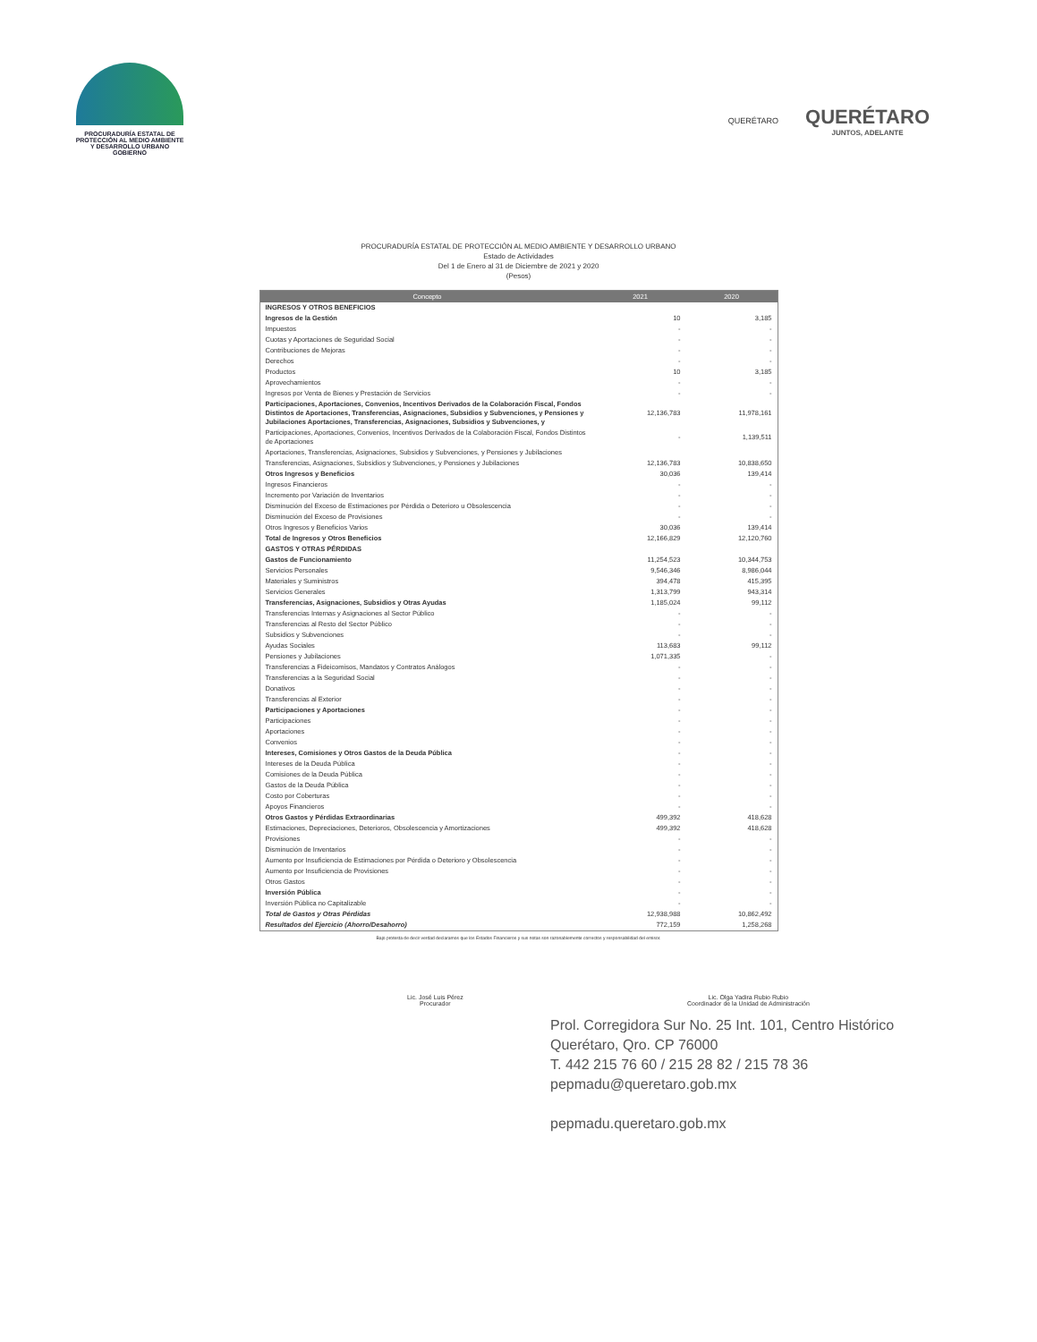PROCURADURÍA ESTATAL DE
PROTECCIÓN AL MEDIO AMBIENTE
Y DESARROLLO URBANO
GOBIERNO
QUERÉTARO
QUERÉTARO
JUNTOS, ADELANTE
PROCURADURÍA ESTATAL DE PROTECCIÓN AL MEDIO AMBIENTE Y DESARROLLO URBANO
Estado de Actividades
Del 1 de Enero al 31 de Diciembre de 2021 y 2020
(Pesos)
| Concepto | 2021 | 2020 |
| --- | --- | --- |
| INGRESOS Y OTROS BENEFICIOS | | |
| Ingresos de la Gestión | 10 | 3,185 |
| Impuestos | - | - |
| Cuotas y Aportaciones de Seguridad Social | - | - |
| Contribuciones de Mejoras | - | - |
| Derechos | - | - |
| Productos | 10 | 3,185 |
| Aprovechamientos | - | - |
| Ingresos por Venta de Bienes y Prestación de Servicios | - | - |
| Participaciones, Aportaciones, Convenios, Incentivos Derivados de la Colaboración Fiscal, Fondos Distintos de Aportaciones, Transferencias, Asignaciones, Subsidios y Subvenciones, y Pensiones y Jubilaciones Aportaciones, Transferencias, Asignaciones, Subsidios y Subvenciones, y | 12,136,783 | 11,978,161 |
| Participaciones, Aportaciones, Convenios, Incentivos Derivados de la Colaboración Fiscal, Fondos Distintos de Aportaciones | - | 1,139,511 |
| Aportaciones, Transferencias, Asignaciones, Subsidios y Subvenciones, y Pensiones y Jubilaciones | | |
| Transferencias, Asignaciones, Subsidios y Subvenciones, y Pensiones y Jubilaciones | 12,136,783 | 10,838,650 |
| Otros Ingresos y Beneficios | 30,036 | 139,414 |
| Ingresos Financieros | - | - |
| Incremento por Variación de Inventarios | - | - |
| Disminución del Exceso de Estimaciones por Pérdida o Deterioro u Obsolescencia | - | - |
| Disminución del Exceso de Provisiones | - | - |
| Otros Ingresos y Beneficios Varios | 30,036 | 139,414 |
| Total de Ingresos y Otros Beneficios | 12,166,829 | 12,120,760 |
| GASTOS Y OTRAS PÉRDIDAS | | |
| Gastos de Funcionamiento | 11,254,523 | 10,344,753 |
| Servicios Personales | 9,546,346 | 8,986,044 |
| Materiales y Suministros | 394,478 | 415,395 |
| Servicios Generales | 1,313,799 | 943,314 |
| Transferencias, Asignaciones, Subsidios y Otras Ayudas | 1,185,024 | 99,112 |
| Transferencias Internas y Asignaciones al Sector Público | - | - |
| Transferencias al Resto del Sector Público | - | - |
| Subsidios y Subvenciones | - | - |
| Ayudas Sociales | 113,683 | 99,112 |
| Pensiones y Jubilaciones | 1,071,335 | - |
| Transferencias a Fideicomisos, Mandatos y Contratos Análogos | - | - |
| Transferencias a la Seguridad Social | - | - |
| Donativos | - | - |
| Transferencias al Exterior | - | - |
| Participaciones y Aportaciones | - | - |
| Participaciones | - | - |
| Aportaciones | - | - |
| Convenios | - | - |
| Intereses, Comisiones y Otros Gastos de la Deuda Pública | - | - |
| Intereses de la Deuda Pública | - | - |
| Comisiones de la Deuda Pública | - | - |
| Gastos de la Deuda Pública | - | - |
| Costo por Coberturas | - | - |
| Apoyos Financieros | - | - |
| Otros Gastos y Pérdidas Extraordinarias | 499,392 | 418,628 |
| Estimaciones, Depreciaciones, Deterioros, Obsolescencia y Amortizaciones | 499,392 | 418,628 |
| Provisiones | - | - |
| Disminución de Inventarios | - | - |
| Aumento por Insuficiencia de Estimaciones por Pérdida o Deterioro y Obsolescencia | - | - |
| Aumento por Insuficiencia de Provisiones | - | - |
| Otros Gastos | - | - |
| Inversión Pública | - | - |
| Inversión Pública no Capitalizable | - | - |
| Total de Gastos y Otras Pérdidas | 12,938,988 | 10,862,492 |
| Resultados del Ejercicio (Ahorro/Desahorro) | 772,159 | 1,258,268 |
Bajo protesta de decir verdad declaramos que los Estados Financieros y sus notas son razonablemente correctos y responsabilidad del emisor.
Lic. José Luis Pérez
Procurador
Lic. Olga Yadira Rubio Rubio
Coordinador de la Unidad de Administración
Prol. Corregidora Sur No. 25 Int. 101, Centro Histórico
Querétaro, Qro. CP 76000
T. 442 215 76 60 / 215 28 82 / 215 78 36
pepmadu@queretaro.gob.mx
pepmadu.queretaro.gob.mx